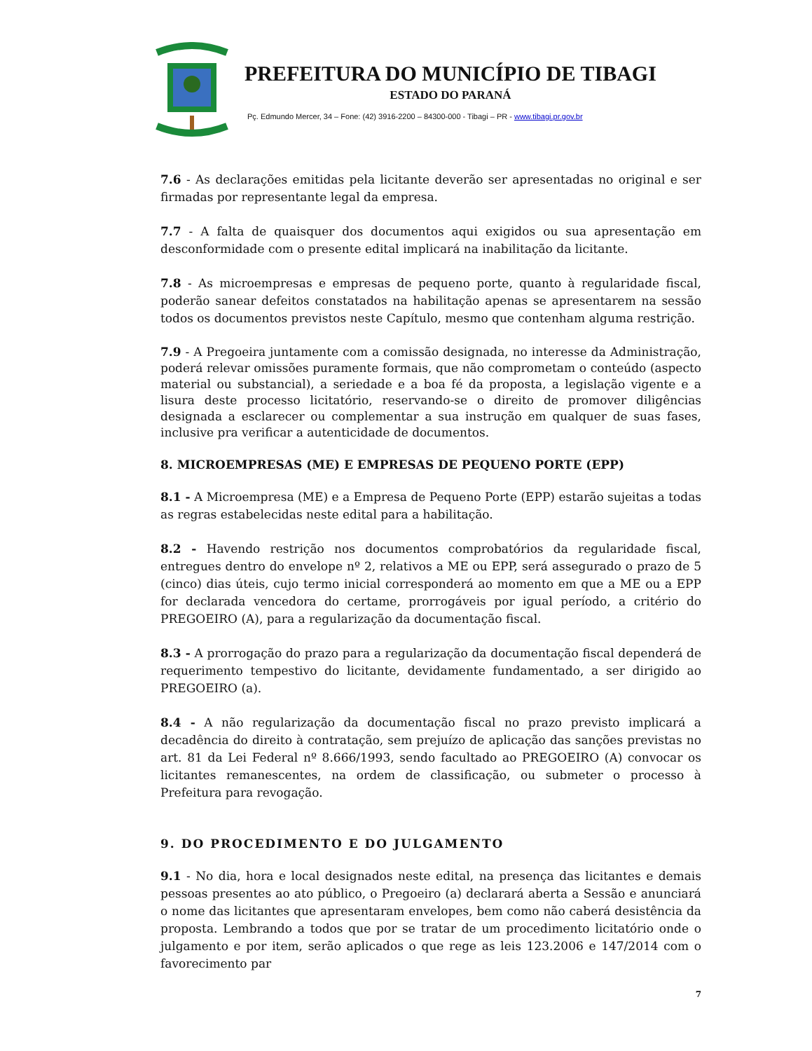PREFEITURA DO MUNICÍPIO DE TIBAGI
ESTADO DO PARANÁ
Pç. Edmundo Mercer, 34 – Fone: (42) 3916-2200 – 84300-000 - Tibagi – PR - www.tibagi.pr.gov.br
7.6 - As declarações emitidas pela licitante deverão ser apresentadas no original e ser firmadas por representante legal da empresa.
7.7 - A falta de quaisquer dos documentos aqui exigidos ou sua apresentação em desconformidade com o presente edital implicará na inabilitação da licitante.
7.8 - As microempresas e empresas de pequeno porte, quanto à regularidade fiscal, poderão sanear defeitos constatados na habilitação apenas se apresentarem na sessão todos os documentos previstos neste Capítulo, mesmo que contenham alguma restrição.
7.9 - A Pregoeira juntamente com a comissão designada, no interesse da Administração, poderá relevar omissões puramente formais, que não comprometam o conteúdo (aspecto material ou substancial), a seriedade e a boa fé da proposta, a legislação vigente e a lisura deste processo licitatório, reservando-se o direito de promover diligências designada a esclarecer ou complementar a sua instrução em qualquer de suas fases, inclusive pra verificar a autenticidade de documentos.
8. MICROEMPRESAS (ME) E EMPRESAS DE PEQUENO PORTE (EPP)
8.1 - A Microempresa (ME) e a Empresa de Pequeno Porte (EPP) estarão sujeitas a todas as regras estabelecidas neste edital para a habilitação.
8.2 - Havendo restrição nos documentos comprobatórios da regularidade fiscal, entregues dentro do envelope nº 2, relativos a ME ou EPP, será assegurado o prazo de 5 (cinco) dias úteis, cujo termo inicial corresponderá ao momento em que a ME ou a EPP for declarada vencedora do certame, prorrogáveis por igual período, a critério do PREGOEIRO (A), para a regularização da documentação fiscal.
8.3 - A prorrogação do prazo para a regularização da documentação fiscal dependerá de requerimento tempestivo do licitante, devidamente fundamentado, a ser dirigido ao PREGOEIRO (a).
8.4 - A não regularização da documentação fiscal no prazo previsto implicará a decadência do direito à contratação, sem prejuízo de aplicação das sanções previstas no art. 81 da Lei Federal nº 8.666/1993, sendo facultado ao PREGOEIRO (A) convocar os licitantes remanescentes, na ordem de classificação, ou submeter o processo à Prefeitura para revogação.
9. DO PROCEDIMENTO E DO JULGAMENTO
9.1 - No dia, hora e local designados neste edital, na presença das licitantes e demais pessoas presentes ao ato público, o Pregoeiro (a) declarará aberta a Sessão e anunciará o nome das licitantes que apresentaram envelopes, bem como não caberá desistência da proposta. Lembrando a todos que por se tratar de um procedimento licitatório onde o julgamento e por item, serão aplicados o que rege as leis 123.2006 e 147/2014 com o favorecimento par
7